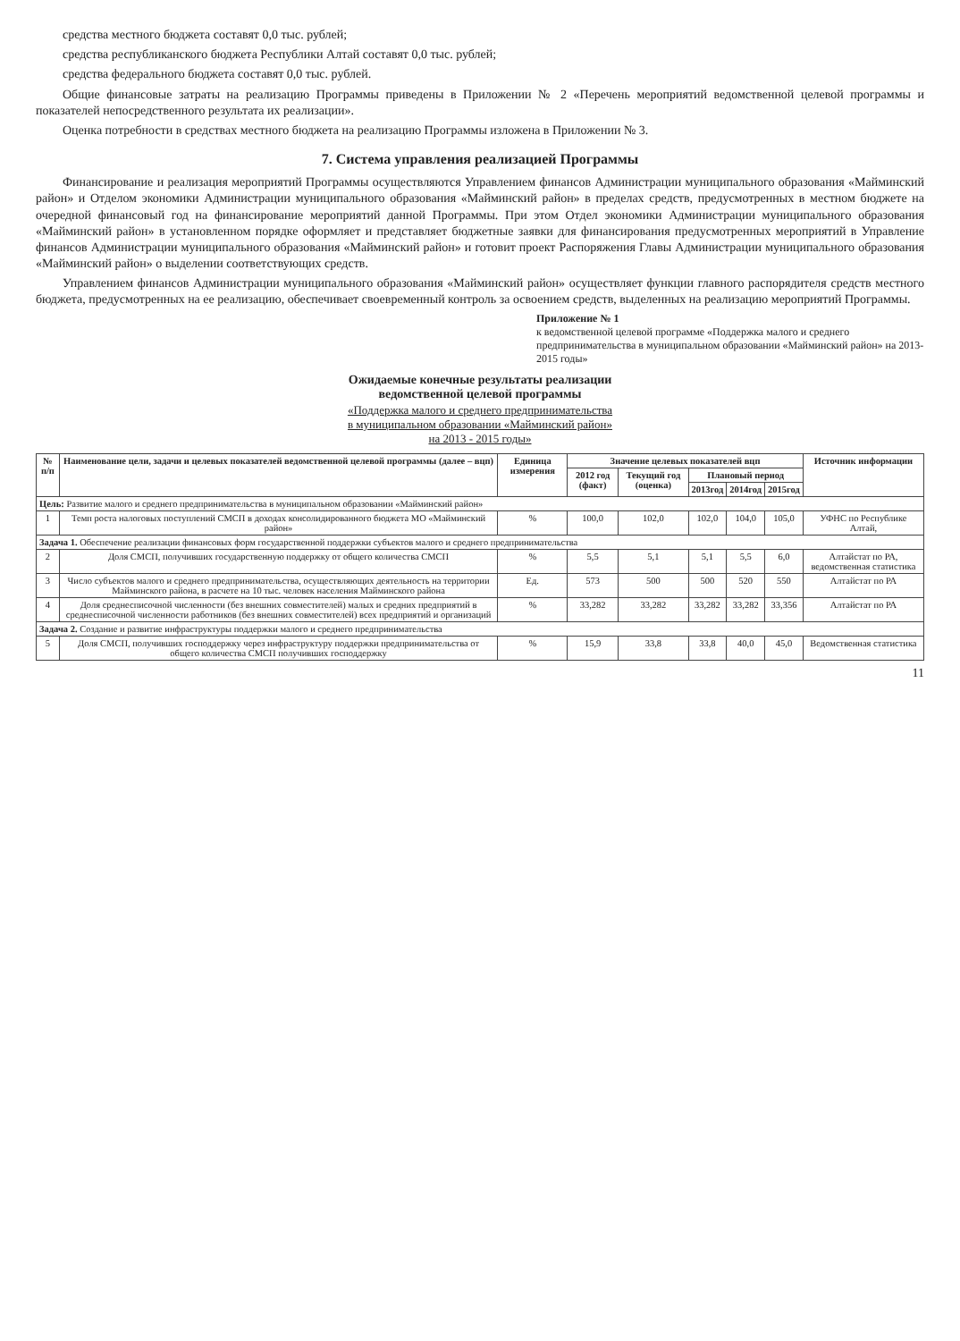средства местного бюджета составят 0,0 тыс. рублей;
средства республиканского бюджета Республики Алтай составят 0,0 тыс. рублей;
средства федерального бюджета составят 0,0 тыс. рублей.
Общие финансовые затраты на реализацию Программы приведены в Приложении № 2 «Перечень мероприятий ведомственной целевой программы и показателей непосредственного результата их реализации».
Оценка потребности в средствах местного бюджета на реализацию Программы изложена в Приложении № 3.
7. Система управления реализацией Программы
Финансирование и реализация мероприятий Программы осуществляются Управлением финансов Администрации муниципального образования «Майминский район» и Отделом экономики Администрации муниципального образования «Майминский район» в пределах средств, предусмотренных в местном бюджете на очередной финансовый год на финансирование мероприятий данной Программы. При этом Отдел экономики Администрации муниципального образования «Майминский район» в установленном порядке оформляет и представляет бюджетные заявки для финансирования предусмотренных мероприятий в Управление финансов Администрации муниципального образования «Майминский район» и готовит проект Распоряжения Главы Администрации муниципального образования «Майминский район» о выделении соответствующих средств.
Управлением финансов Администрации муниципального образования «Майминский район» осуществляет функции главного распорядителя средств местного бюджета, предусмотренных на ее реализацию, обеспечивает своевременный контроль за освоением средств, выделенных на реализацию мероприятий Программы.
Приложение № 1
к ведомственной целевой программе «Поддержка малого и среднего предпринимательства в муниципальном образовании «Майминский район» на 2013-2015 годы»
Ожидаемые конечные результаты реализации
ведомственной целевой программы
«Поддержка малого и среднего предпринимательства
в муниципальном образовании «Майминский район»
на 2013 - 2015 годы»
| № п/п | Наименование цели, задачи и целевых показателей ведомственной целевой программы (далее – вцп) | Единица измерения | Значение целевых показателей вцп | | | | | Источник информации |
| --- | --- | --- | --- | --- | --- | --- | --- | --- |
| | | | 2012 год (факт) | Текущий год (оценка) | Плановый период | | | |
| | | | | | 2013год | 2014год | 2015год | |
| Цель: Развитие малого и среднего предпринимательства в муниципальном образовании «Майминский район» | | | | | | | | |
| 1 | Темп роста налоговых поступлений СМСП в доходах консолидированного бюджета МО «Майминский район» | % | 100,0 | 102,0 | 102,0 | 104,0 | 105,0 | УФНС по Республике Алтай, |
| Задача 1. Обеспечение реализации финансовых форм государственной поддержки субъектов малого и среднего предпринимательства | | | | | | | | |
| 2 | Доля СМСП, получивших государственную поддержку от общего количества СМСП | % | 5,5 | 5,1 | 5,1 | 5,5 | 6,0 | Алтайстат по РА, ведомственная статистика |
| 3 | Число субъектов малого и среднего предпринимательства, осуществляющих деятельность на территории Майминского района, в расчете на 10 тыс. человек населения Майминского района | Ед. | 573 | 500 | 500 | 520 | 550 | Алтайстат по РА |
| 4 | Доля среднесписочной численности (без внешних совместителей) малых и средних предприятий в среднесписочной численности работников (без внешних совместителей) всех предприятий и организаций | % | 33,282 | 33,282 | 33,282 | 33,282 | 33,356 | Алтайстат по РА |
| Задача 2. Создание и развитие инфраструктуры поддержки малого и среднего предпринимательства | | | | | | | | |
| 5 | Доля СМСП, получивших господдержку через инфраструктуру поддержки предпринимательства от общего количества СМСП получивших господдержку | % | 15,9 | 33,8 | 33,8 | 40,0 | 45,0 | Ведомственная статистика |
11